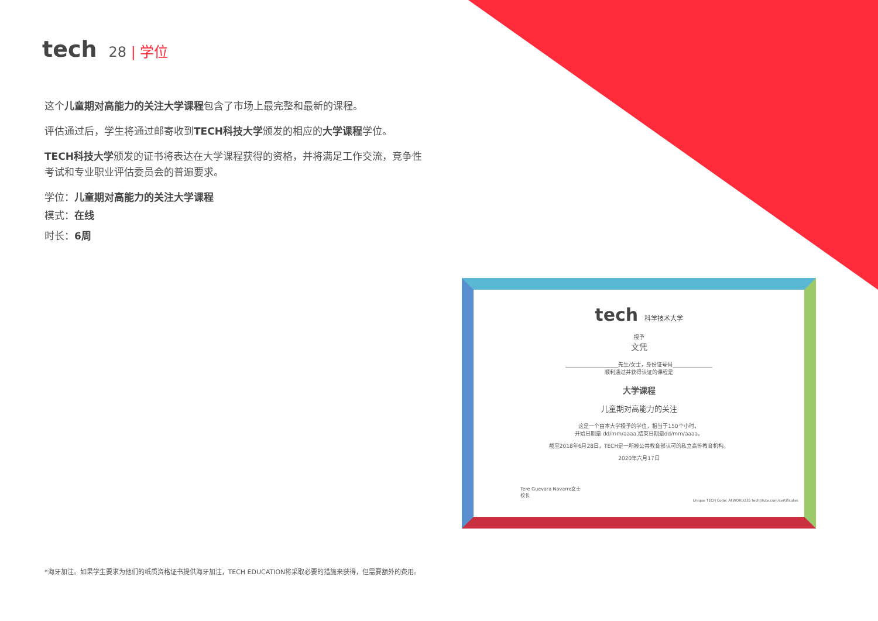tech 28 | 学位
这个儿童期对高能力的关注大学课程包含了市场上最完整和最新的课程。
评估通过后，学生将通过邮寄收到TECH科技大学颁发的相应的大学课程学位。
TECH科技大学颁发的证书将表达在大学课程获得的资格，并将满足工作交流，竞争性考试和专业职业评估委员会的普遍要求。
学位：儿童期对高能力的关注大学课程
模式：在线
时长：6周
tech 科学技术大学
授予
文凭
____________________先生/女士，身份证号码_______________
顺利通过并获得认证的课程是
大学课程
儿童期对高能力的关注
这是一个由本大学授予的学位，相当于150个小时，
开始日期是 dd/mm/aaaa,结束日期是dd/mm/aaaa。
截至2018年6月28日，TECH是一所被公共教育部认可的私立高等教育机构。
2020年六月17日
Tere Guevara Navarro女士
校长
Unique TECH Code: AFWORD23S techtitute.com/certificates
*海牙加注。如果学生要求为他们的纸质资格证书提供海牙加注，TECH EDUCATION将采取必要的措施来获得，但需要额外的费用。